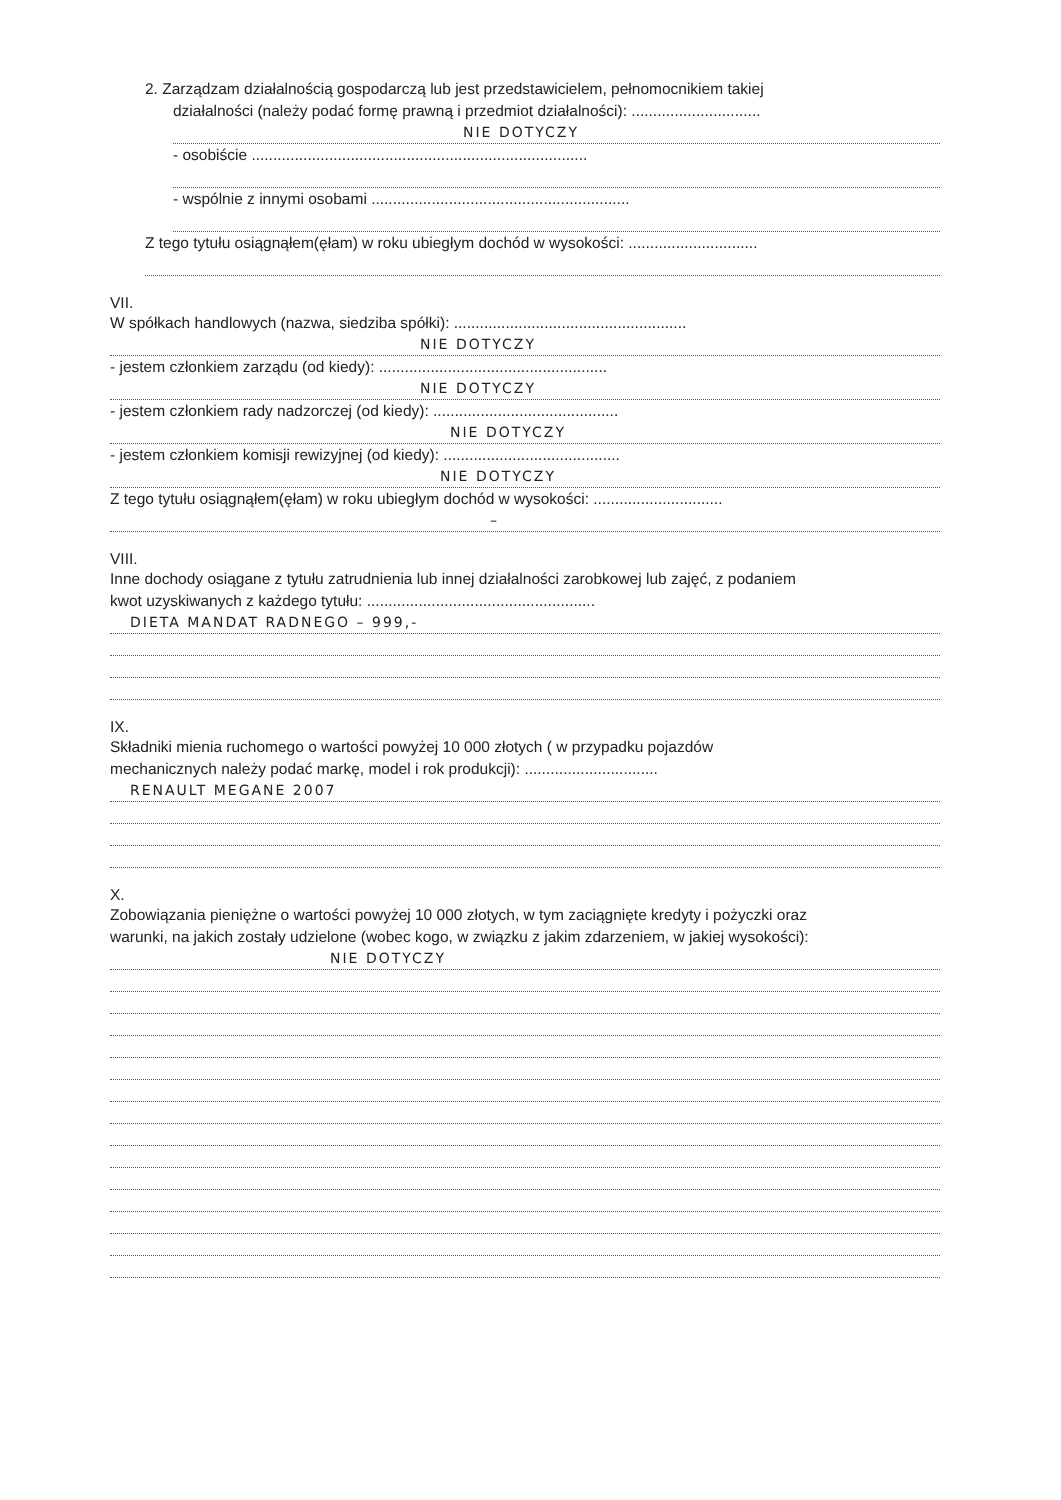2. Zarządzam działalnością gospodarczą lub jest przedstawicielem, pełnomocnikiem takiej
działalności (należy podać formę prawną i przedmiot działalności): ..............................
NIE DOTYCZY
- osobiście ..............................................................................
- wspólnie z innymi osobami ............................................................
Z tego tytułu osiągnąłem(ęłam) w roku ubiegłym dochód w wysokości: ..............................
VII.
W spółkach handlowych (nazwa, siedziba spółki): ......................................................
NIE DOTYCZY
- jestem członkiem zarządu (od kiedy): .....................................................
NIE DOTYCZY
- jestem członkiem rady nadzorczej (od kiedy): ...........................................
NIE DOTYCZY
- jestem członkiem komisji rewizyjnej (od kiedy): .........................................
NIE DOTYCZY
Z tego tytułu osiągnąłem(ęłam) w roku ubiegłym dochód w wysokości: ..............................
–
VIII.
Inne dochody osiągane z tytułu zatrudnienia lub innej działalności zarobkowej lub zajęć, z podaniem
kwot uzyskiwanych z każdego tytułu: .....................................................
DIETA MANDAT RADNEGO – 999,-
IX.
Składniki mienia ruchomego o wartości powyżej 10 000 złotych ( w przypadku pojazdów
mechanicznych należy podać markę, model i rok produkcji): ...............................
RENAULT MEGANE 2007
X.
Zobowiązania pieniężne o wartości powyżej 10 000 złotych, w tym zaciągnięte kredyty i pożyczki oraz
warunki, na jakich zostały udzielone (wobec kogo, w związku z jakim zdarzeniem, w jakiej wysokości):
NIE DOTYCZY